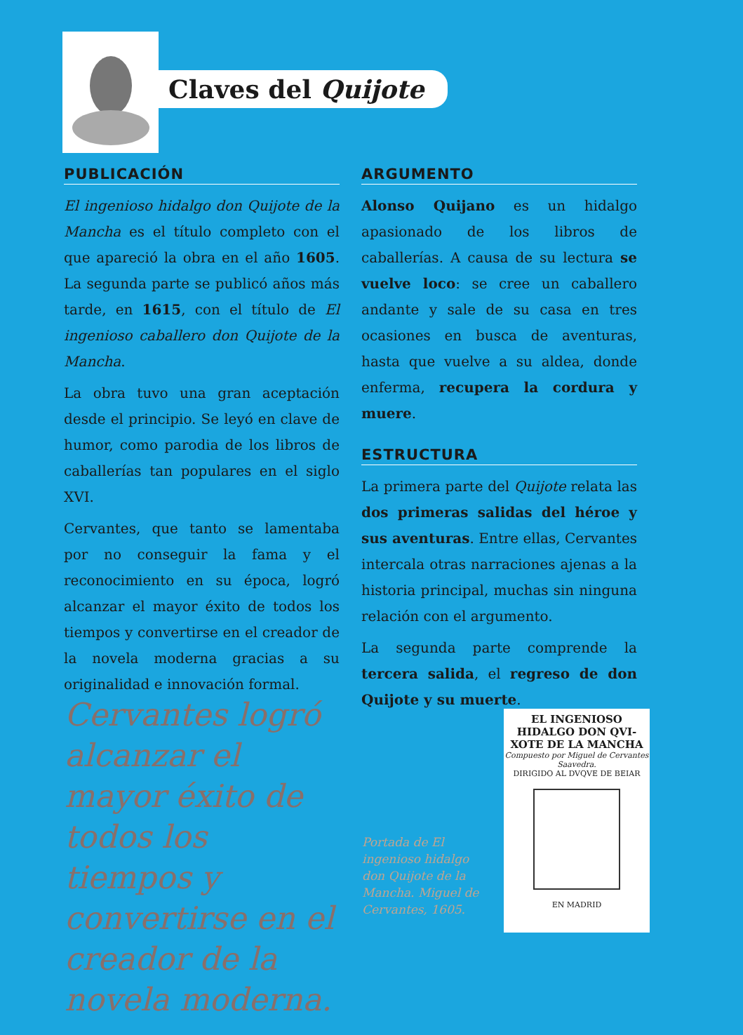Claves del Quijote
PUBLICACIÓN
El ingenioso hidalgo don Quijote de la Mancha es el título completo con el que apareció la obra en el año 1605. La segunda parte se publicó años más tarde, en 1615, con el título de El ingenioso caballero don Quijote de la Mancha.
La obra tuvo una gran aceptación desde el principio. Se leyó en clave de humor, como parodia de los libros de caballerías tan populares en el siglo XVI.
Cervantes, que tanto se lamentaba por no conseguir la fama y el reconocimiento en su época, logró alcanzar el mayor éxito de todos los tiempos y convertirse en el creador de la novela moderna gracias a su originalidad e innovación formal.
ARGUMENTO
Alonso Quijano es un hidalgo apasionado de los libros de caballerías. A causa de su lectura se vuelve loco: se cree un caballero andante y sale de su casa en tres ocasiones en busca de aventuras, hasta que vuelve a su aldea, donde enferma, recupera la cordura y muere.
ESTRUCTURA
La primera parte del Quijote relata las dos primeras salidas del héroe y sus aventuras. Entre ellas, Cervantes intercala otras narraciones ajenas a la historia principal, muchas sin ninguna relación con el argumento.
La segunda parte comprende la tercera salida, el regreso de don Quijote y su muerte.
Cervantes logró alcanzar el mayor éxito de todos los tiempos y convertirse en el creador de la novela moderna.
Portada de El ingenioso hidalgo don Quijote de la Mancha. Miguel de Cervantes, 1605.
EL INGENIOSO
HIDALGO DON QVI-
XOTE DE LA MANCHA
Compuesto por Miguel de Cervantes Saavedra.
DIRIGIDO AL DVQVE DE BEIAR
EN MADRID